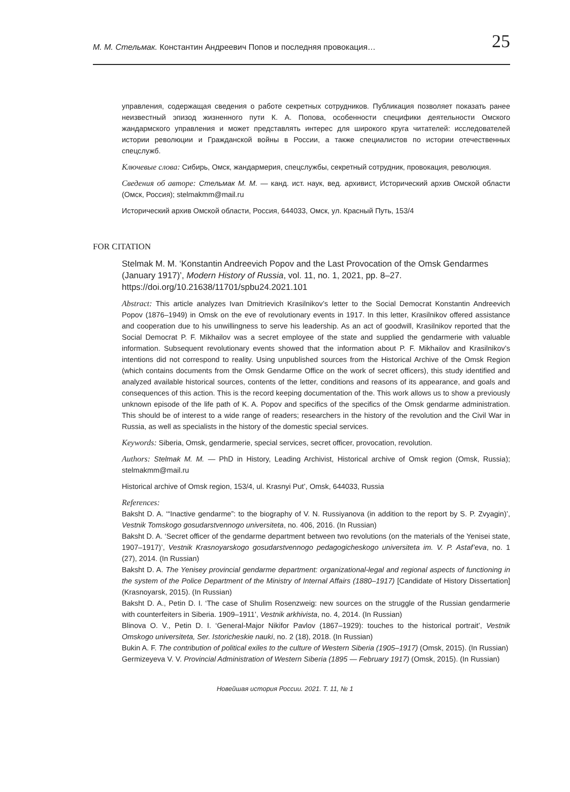М. М. Стельмак. Константин Андреевич Попов и последняя провокация… 25
управления, содержащая сведения о работе секретных сотрудников. Публикация позволяет показать ранее неизвестный эпизод жизненного пути К. А. Попова, особенности специфики деятельности Омского жандармского управления и может представлять интерес для широкого круга читателей: исследователей истории революции и Гражданской войны в России, а также специалистов по истории отечественных спецслужб.
Ключевые слова: Сибирь, Омск, жандармерия, спецслужбы, секретный сотрудник, провокация, революция.
Сведения об авторе: Стельмак М. М. — канд. ист. наук, вед. архивист, Исторический архив Омской области (Омск, Россия); stelmakmm@mail.ru
Исторический архив Омской области, Россия, 644033, Омск, ул. Красный Путь, 153/4
FOR CITATION
Stelmak M. M. ‘Konstantin Andreevich Popov and the Last Provocation of the Omsk Gendarmes (January 1917)’, Modern History of Russia, vol. 11, no. 1, 2021, pp. 8–27. https://doi.org/10.21638/11701/spbu24.2021.101
Abstract: This article analyzes Ivan Dmitrievich Krasilnikov’s letter to the Social Democrat Konstantin Andreevich Popov (1876–1949) in Omsk on the eve of revolutionary events in 1917. In this letter, Krasilnikov offered assistance and cooperation due to his unwillingness to serve his leadership. As an act of goodwill, Krasilnikov reported that the Social Democrat P. F. Mikhailov was a secret employee of the state and supplied the gendarmerie with valuable information. Subsequent revolutionary events showed that the information about P. F. Mikhailov and Krasilnikov’s intentions did not correspond to reality. Using unpublished sources from the Historical Archive of the Omsk Region (which contains documents from the Omsk Gendarme Office on the work of secret officers), this study identified and analyzed available historical sources, contents of the letter, conditions and reasons of its appearance, and goals and consequences of this action. This is the record keeping documentation of the. This work allows us to show a previously unknown episode of the life path of K. A. Popov and specifics of the specifics of the Omsk gendarme administration. This should be of interest to a wide range of readers; researchers in the history of the revolution and the Civil War in Russia, as well as specialists in the history of the domestic special services.
Keywords: Siberia, Omsk, gendarmerie, special services, secret officer, provocation, revolution.
Authors: Stelmak M. M. — PhD in History, Leading Archivist, Historical archive of Omsk region (Omsk, Russia); stelmakmm@mail.ru
Historical archive of Omsk region, 153/4, ul. Krasnyi Put’, Omsk, 644033, Russia
References:
Baksht D. A. ‘“Inactive gendarme”: to the biography of V. N. Russiyanova (in addition to the report by S. P. Zvyagin)’, Vestnik Tomskogo gosudarstvennogo universiteta, no. 406, 2016. (In Russian)
Baksht D. A. ‘Secret officer of the gendarme department between two revolutions (on the materials of the Yenisei state, 1907–1917)’, Vestnik Krasnoyarskogo gosudarstvennogo pedagogicheskogo universiteta im. V. P. Astaf’eva, no. 1 (27), 2014. (In Russian)
Baksht D. A. The Yenisey provincial gendarme department: organizational-legal and regional aspects of functioning in the system of the Police Department of the Ministry of Internal Affairs (1880–1917) [Candidate of History Dissertation] (Krasnoyarsk, 2015). (In Russian)
Baksht D. A., Petin D. I. ‘The case of Shulim Rosenzweig: new sources on the struggle of the Russian gendarmerie with counterfeiters in Siberia. 1909–1911’, Vestnik arkhivista, no. 4, 2014. (In Russian)
Blinova O. V., Petin D. I. ‘General-Major Nikifor Pavlov (1867–1929): touches to the historical portrait’, Vestnik Omskogo universiteta, Ser. Istoricheskie nauki, no. 2 (18), 2018. (In Russian)
Bukin A. F. The contribution of political exiles to the culture of Western Siberia (1905–1917) (Omsk, 2015). (In Russian)
Germizeyeva V. V. Provincial Administration of Western Siberia (1895 — February 1917) (Omsk, 2015). (In Russian)
Новейшая история России. 2021. Т. 11, № 1